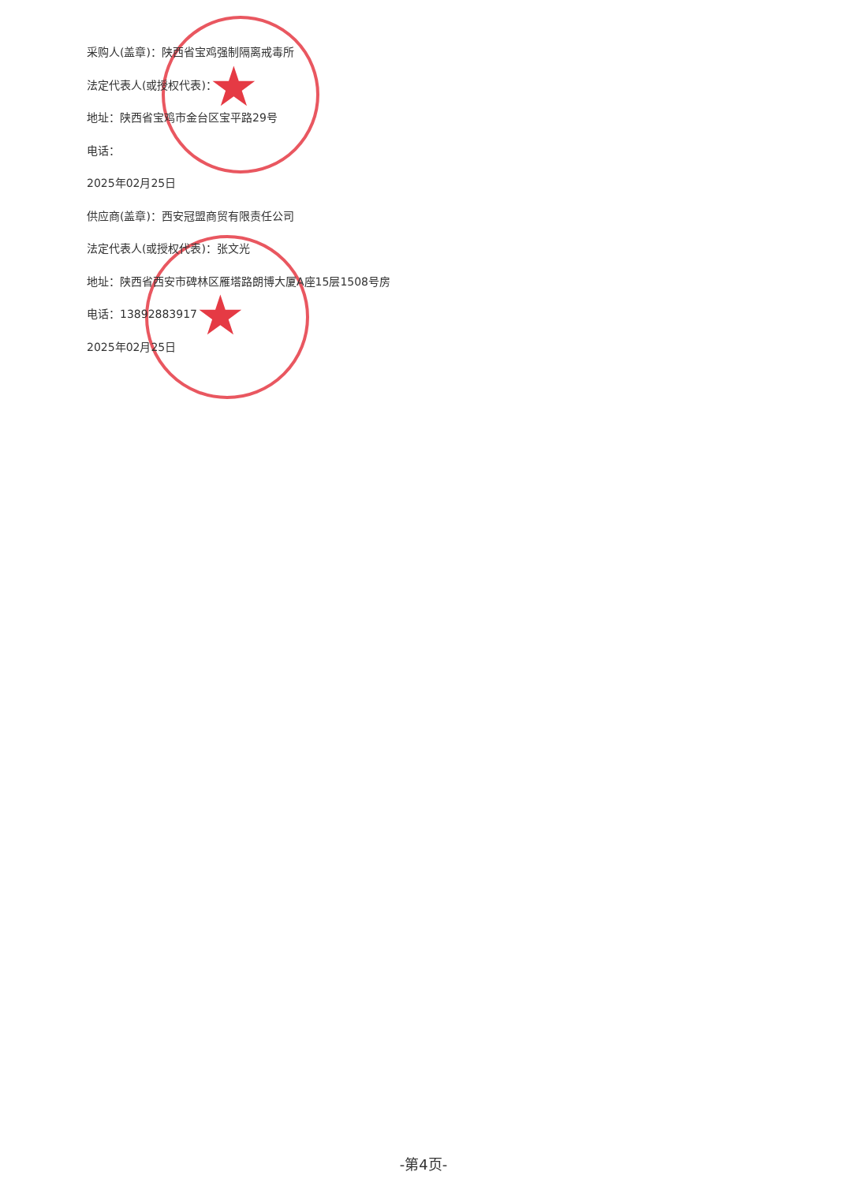★
★
采购人(盖章)：陕西省宝鸡强制隔离戒毒所
法定代表人(或授权代表)：
地址：陕西省宝鸡市金台区宝平路29号
电话：
2025年02月25日
供应商(盖章)：西安冠盟商贸有限责任公司
法定代表人(或授权代表)：张文光
地址：陕西省西安市碑林区雁塔路朗博大厦A座15层1508号房
电话：13892883917
2025年02月25日
-第4页-